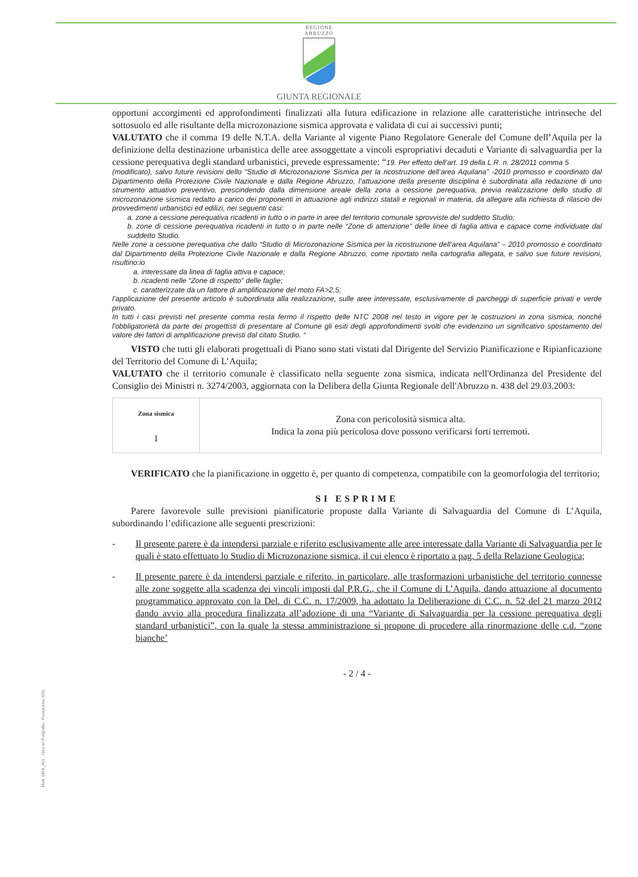REGIONE
ABRUZZO
GIUNTA REGIONALE
opportuni accorgimenti ed approfondimenti finalizzati alla futura edificazione in relazione alle caratteristiche intrinseche del sottosuolo ed alle risultante della microzonazione sismica approvata e validata di cui ai successivi punti;
VALUTATO che il comma 19 delle N.T.A. della Variante al vigente Piano Regolatore Generale del Comune dell’Aquila per la definizione della destinazione urbanistica delle aree assoggettate a vincoli espropriativi decaduti e Variante di salvaguardia per la cessione perequativa degli standard urbanistici, prevede espressamente: “19. Per effetto dell’art. 19 della L.R. n. 28/2011 comma 5
(modificato), salvo future revisioni dello “Studio di Microzonazione Sismica per la ricostruzione dell’area Aquilana” -2010 promosso e coordinato dal Dipartimento della Protezione Civile Nazionale e dalla Regione Abruzzo, l’attuazione della presente disciplina è subordinata alla redazione di uno strumento attuativo preventivo, prescindendo dalla dimensione areale della zona a cessione perequativa, previa realizzazione dello studio di microzonazione sismica redatto a carico dei proponenti in attuazione agli indirizzi statali e regionali in materia, da allegare alla richiesta di rilascio dei provvedimenti urbanistici ed edilizi, nei seguenti casi:
a. zone a cessione perequativa ricadenti in tutto o in parte in aree del territorio comunale sprovviste del suddetto Studio;
b. zone di cessione perequativa ricadenti in tutto o in parte nelle “Zone di attenzione” delle linee di faglia attiva e capace come individuate dal suddetto Studio.
Nelle zone a cessione perequativa che dallo “Studio di Microzonazione Sismica per la ricostruzione dell’area Aquilana” – 2010 promosso e coordinato dal Dipartimento della Protezione Civile Nazionale e dalla Regione Abruzzo, come riportato nella cartografia allegata, e salvo sue future revisioni, risultino:io
a. interessate da linea di faglia attiva e capace;
b. ricadenti nelle “Zone di rispetto” delle faglie;
c. caratterizzate da un fattore di amplificazione del moto FA>2,5;
l’applicazione del presente articolo è subordinata alla realizzazione, sulle aree interessate, esclusivamente di parcheggi di superficie privati e verde privato.
In tutti i casi previsti nel presente comma resta fermo il rispetto delle NTC 2008 nel testo in vigore per le costruzioni in zona sismica, nonché l'obbligatorietà da parte dei progettisti di presentare al Comune gli esiti degli approfondimenti svolti che evidenzino un significativo spostamento del valore dei fattori di amplificazione previsti dal citato Studio. “
VISTO che tutti gli elaborati progettuali di Piano sono stati vistati dal Dirigente del Servizio Pianificazione e Ripianficazione del Territorio del Comune di L’Aquila;
VALUTATO che il territorio comunale è classificato nella seguente zona sismica, indicata nell'Ordinanza del Presidente del Consiglio dei Ministri n. 3274/2003, aggiornata con la Delibera della Giunta Regionale dell'Abruzzo n. 438 del 29.03.2003:
| Zona sismica 1 | Zona con pericolosità sismica alta. Indica la zona più pericolosa dove possono verificarsi forti terremoti. |
VERIFICATO che la pianificazione in oggetto è, per quanto di competenza, compatibile con la geomorfologia del territorio;
SI ESPRIME
Parere favorevole sulle previsioni pianificatorie proposte dalla Variante di Salvaguardia del Comune di L’Aquila, subordinando l’edificazione alle seguenti prescrizioni:
- Il presente parere è da intendersi parziale e riferito esclusivamente alle aree interessate dalla Variante di Salvaguardia per le quali è stato effettuato lo Studio di Microzonazione sismica, il cui elenco è riportato a pag. 5 della Relazione Geologica;
- Il presente parere è da intendersi parziale e riferito, in particolare, alle trasformazioni urbanistiche del territorio connesse alle zone soggette alla scadenza dei vincoli imposti dal P.R.G., che il Comune di L’Aquila, dando attuazione al documento programmatico approvato con la Del. di C.C. n. 17/2009, ha adottato la Deliberazione di C.C. n. 52 del 21 marzo 2012 dando avvio alla procedura finalizzata all’adozione di una “Variante di Salvaguardia per la cessione perequativa degli standard urbanistici”, con la quale la stessa amministrazione si propone di procedere alla rinormazione delle c.d. “zone bianche’
- 2 / 4 -
Mod. GRA_A01 - Geo srl Poligrafia - Fossacesia (Ch)